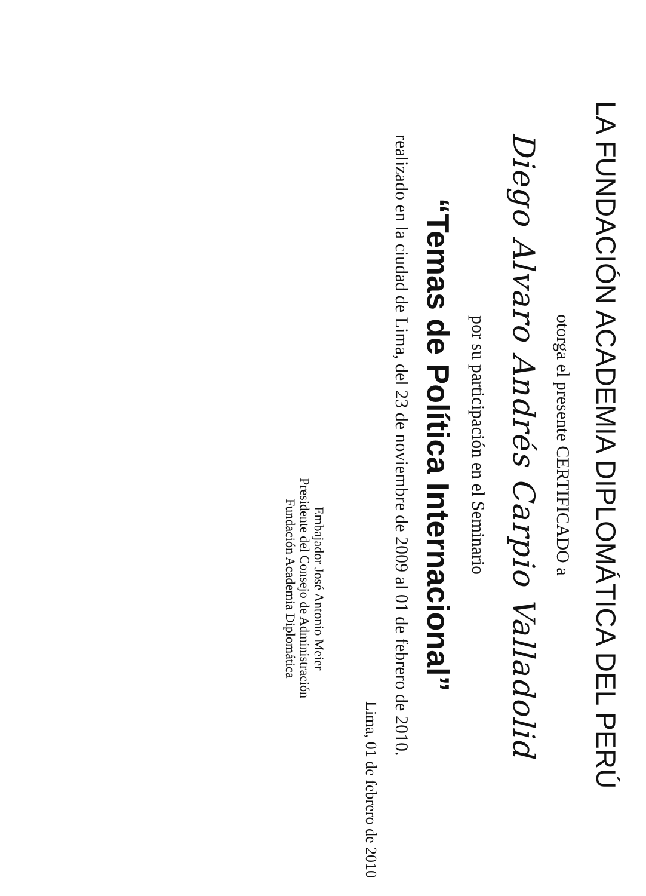LA FUNDACIÓN ACADEMIA DIPLOMÁTICA DEL PERÚ
otorga el presente CERTIFICADO a
Diego Alvaro Andrés Carpio Valladolid
por su participación en el Seminario
“Temas de Política Internacional”
realizado en la ciudad de Lima, del 23 de noviembre de 2009 al 01 de febrero de 2010.
Lima, 01 de febrero de 2010
Embajador José Antonio Meier
Presidente del Consejo de Administración
Fundación Academia Diplomática